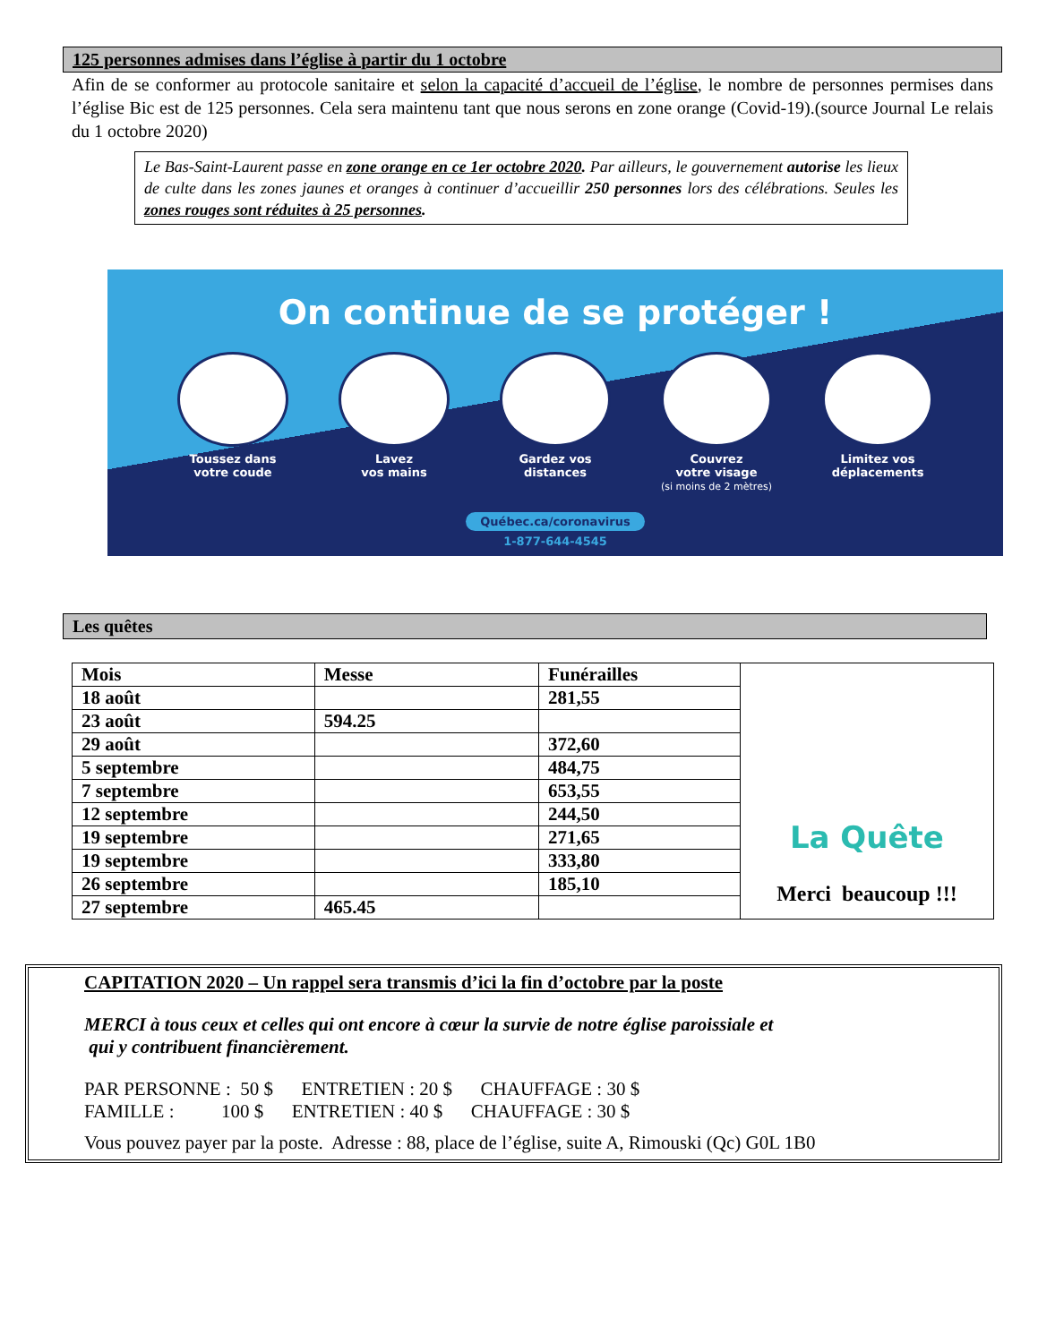125 personnes admises dans l’église à partir du 1 octobre
Afin de se conformer au protocole sanitaire et selon la capacité d’accueil de l’église, le nombre de personnes permises dans l’église Bic est de 125 personnes. Cela sera maintenu tant que nous serons en zone orange (Covid-19).(source Journal Le relais du 1 octobre 2020)
Le Bas-Saint-Laurent passe en zone orange en ce 1er octobre 2020. Par ailleurs, le gouvernement autorise les lieux de culte dans les zones jaunes et oranges à continuer d’accueillir 250 personnes lors des célébrations. Seules les zones rouges sont réduites à 25 personnes.
On continue de se protéger !
Toussez dans
votre coude
Lavez
vos mains
Gardez vos
distances
Couvrez
votre visage
(si moins de 2 mètres)
Limitez vos
déplacements
Québec.ca/coronavirus
1-877-644-4545
Les quêtes
| Mois | Messe | Funérailles | La Quête Merci beaucoup !!! |
| 18 août | | 281,55 | |
| 23 août | 594.25 | | |
| 29 août | | 372,60 | |
| 5 septembre | | 484,75 | |
| 7 septembre | | 653,55 | |
| 12 septembre | | 244,50 | |
| 19 septembre | | 271,65 | |
| 19 septembre | | 333,80 | |
| 26 septembre | | 185,10 | |
| 27 septembre | 465.45 | | |
CAPITATION 2020 – Un rappel sera transmis d’ici la fin d’octobre par la poste
MERCI à tous ceux et celles qui ont encore à cœur la survie de notre église paroissiale et
qui y contribuent financièrement.
PAR PERSONNE : 50 $ ENTRETIEN : 20 $ CHAUFFAGE : 30 $
FAMILLE : 100 $ ENTRETIEN : 40 $ CHAUFFAGE : 30 $
Vous pouvez payer par la poste. Adresse : 88, place de l’église, suite A, Rimouski (Qc) G0L 1B0